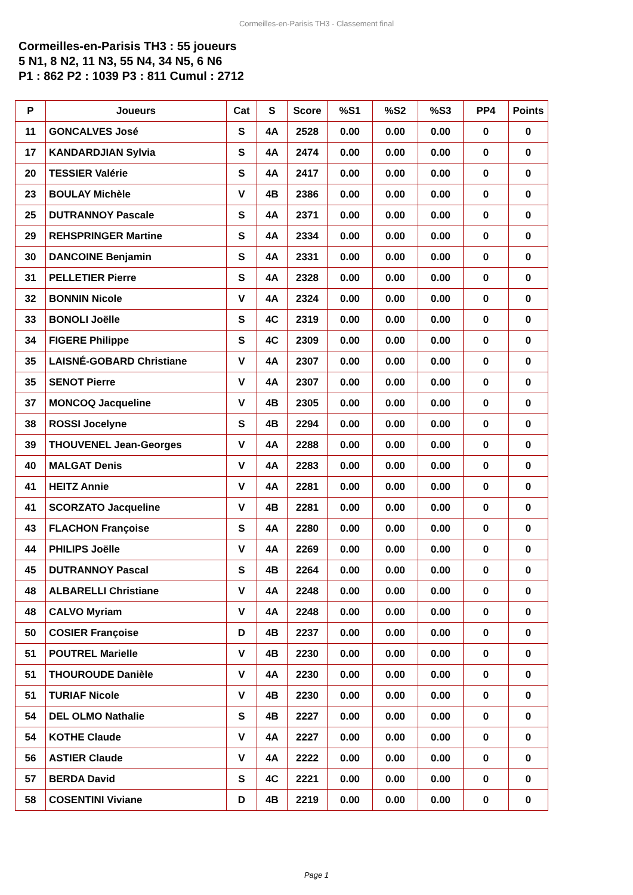Cormeilles-en-Parisis TH3 - Classement final
Cormeilles-en-Parisis TH3 : 55 joueurs
5 N1, 8 N2, 11 N3, 55 N4, 34 N5, 6 N6
P1 : 862 P2 : 1039 P3 : 811 Cumul : 2712
| P | Joueurs | Cat | S | Score | %S1 | %S2 | %S3 | PP4 | Points |
| --- | --- | --- | --- | --- | --- | --- | --- | --- | --- |
| 11 | GONCALVES José | S | 4A | 2528 | 0.00 | 0.00 | 0.00 | 0 | 0 |
| 17 | KANDARDJIAN Sylvia | S | 4A | 2474 | 0.00 | 0.00 | 0.00 | 0 | 0 |
| 20 | TESSIER Valérie | S | 4A | 2417 | 0.00 | 0.00 | 0.00 | 0 | 0 |
| 23 | BOULAY Michèle | V | 4B | 2386 | 0.00 | 0.00 | 0.00 | 0 | 0 |
| 25 | DUTRANNOY Pascale | S | 4A | 2371 | 0.00 | 0.00 | 0.00 | 0 | 0 |
| 29 | REHSPRINGER Martine | S | 4A | 2334 | 0.00 | 0.00 | 0.00 | 0 | 0 |
| 30 | DANCOINE Benjamin | S | 4A | 2331 | 0.00 | 0.00 | 0.00 | 0 | 0 |
| 31 | PELLETIER Pierre | S | 4A | 2328 | 0.00 | 0.00 | 0.00 | 0 | 0 |
| 32 | BONNIN Nicole | V | 4A | 2324 | 0.00 | 0.00 | 0.00 | 0 | 0 |
| 33 | BONOLI Joëlle | S | 4C | 2319 | 0.00 | 0.00 | 0.00 | 0 | 0 |
| 34 | FIGERE Philippe | S | 4C | 2309 | 0.00 | 0.00 | 0.00 | 0 | 0 |
| 35 | LAISNÉ-GOBARD Christiane | V | 4A | 2307 | 0.00 | 0.00 | 0.00 | 0 | 0 |
| 35 | SENOT Pierre | V | 4A | 2307 | 0.00 | 0.00 | 0.00 | 0 | 0 |
| 37 | MONCOQ Jacqueline | V | 4B | 2305 | 0.00 | 0.00 | 0.00 | 0 | 0 |
| 38 | ROSSI Jocelyne | S | 4B | 2294 | 0.00 | 0.00 | 0.00 | 0 | 0 |
| 39 | THOUVENEL Jean-Georges | V | 4A | 2288 | 0.00 | 0.00 | 0.00 | 0 | 0 |
| 40 | MALGAT Denis | V | 4A | 2283 | 0.00 | 0.00 | 0.00 | 0 | 0 |
| 41 | HEITZ Annie | V | 4A | 2281 | 0.00 | 0.00 | 0.00 | 0 | 0 |
| 41 | SCORZATO Jacqueline | V | 4B | 2281 | 0.00 | 0.00 | 0.00 | 0 | 0 |
| 43 | FLACHON Françoise | S | 4A | 2280 | 0.00 | 0.00 | 0.00 | 0 | 0 |
| 44 | PHILIPS Joëlle | V | 4A | 2269 | 0.00 | 0.00 | 0.00 | 0 | 0 |
| 45 | DUTRANNOY Pascal | S | 4B | 2264 | 0.00 | 0.00 | 0.00 | 0 | 0 |
| 48 | ALBARELLI Christiane | V | 4A | 2248 | 0.00 | 0.00 | 0.00 | 0 | 0 |
| 48 | CALVO Myriam | V | 4A | 2248 | 0.00 | 0.00 | 0.00 | 0 | 0 |
| 50 | COSIER Françoise | D | 4B | 2237 | 0.00 | 0.00 | 0.00 | 0 | 0 |
| 51 | POUTREL Marielle | V | 4B | 2230 | 0.00 | 0.00 | 0.00 | 0 | 0 |
| 51 | THOUROUDE Danièle | V | 4A | 2230 | 0.00 | 0.00 | 0.00 | 0 | 0 |
| 51 | TURIAF Nicole | V | 4B | 2230 | 0.00 | 0.00 | 0.00 | 0 | 0 |
| 54 | DEL OLMO Nathalie | S | 4B | 2227 | 0.00 | 0.00 | 0.00 | 0 | 0 |
| 54 | KOTHE Claude | V | 4A | 2227 | 0.00 | 0.00 | 0.00 | 0 | 0 |
| 56 | ASTIER Claude | V | 4A | 2222 | 0.00 | 0.00 | 0.00 | 0 | 0 |
| 57 | BERDA David | S | 4C | 2221 | 0.00 | 0.00 | 0.00 | 0 | 0 |
| 58 | COSENTINI Viviane | D | 4B | 2219 | 0.00 | 0.00 | 0.00 | 0 | 0 |
Page 1